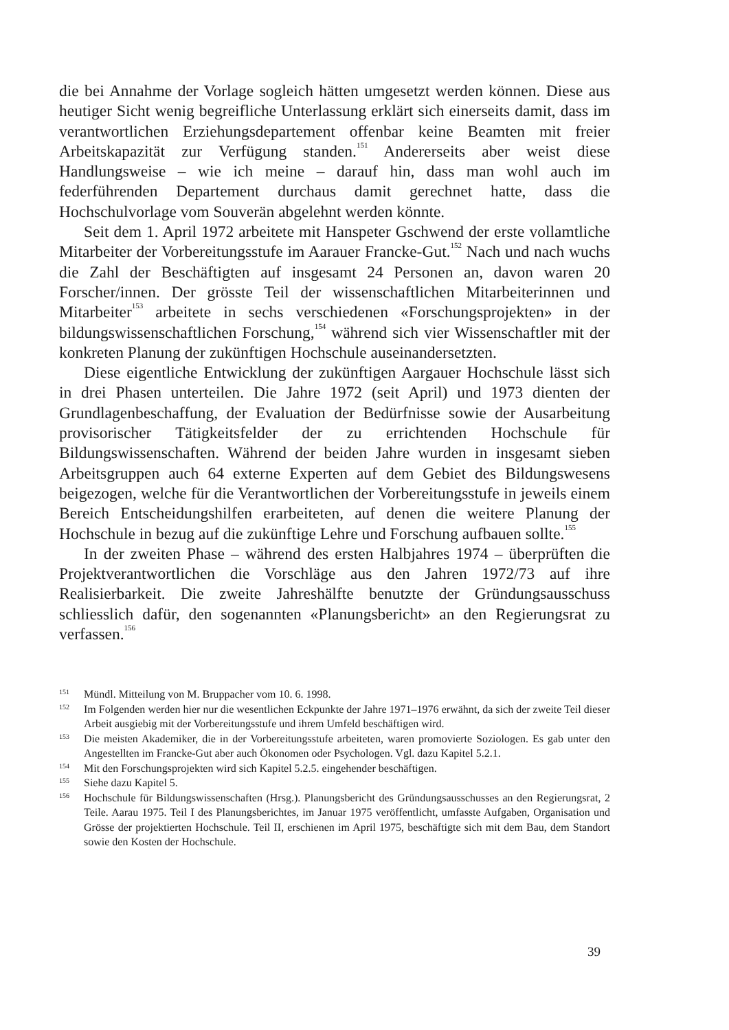die bei Annahme der Vorlage sogleich hätten umgesetzt werden können. Diese aus heutiger Sicht wenig begreifliche Unterlassung erklärt sich einerseits damit, dass im verantwortlichen Erziehungsdepartement offenbar keine Beamten mit freier Arbeitskapazität zur Verfügung standen.<sup>151</sup> Andererseits aber weist diese Handlungsweise – wie ich meine – darauf hin, dass man wohl auch im federführenden Departement durchaus damit gerechnet hatte, dass die Hochschulvorlage vom Souverän abgelehnt werden könnte.
Seit dem 1. April 1972 arbeitete mit Hanspeter Gschwend der erste vollamtliche Mitarbeiter der Vorbereitungsstufe im Aarauer Francke-Gut.<sup>152</sup> Nach und nach wuchs die Zahl der Beschäftigten auf insgesamt 24 Personen an, davon waren 20 Forscher/innen. Der grösste Teil der wissenschaftlichen Mitarbeiterinnen und Mitarbeiter<sup>153</sup> arbeitete in sechs verschiedenen «Forschungsprojekten» in der bildungswissenschaftlichen Forschung,<sup>154</sup> während sich vier Wissenschaftler mit der konkreten Planung der zukünftigen Hochschule auseinandersetzten.
Diese eigentliche Entwicklung der zukünftigen Aargauer Hochschule lässt sich in drei Phasen unterteilen. Die Jahre 1972 (seit April) und 1973 dienten der Grundlagenbeschaffung, der Evaluation der Bedürfnisse sowie der Ausarbeitung provisorischer Tätigkeitsfelder der zu errichtenden Hochschule für Bildungswissenschaften. Während der beiden Jahre wurden in insgesamt sieben Arbeitsgruppen auch 64 externe Experten auf dem Gebiet des Bildungswesens beigezogen, welche für die Verantwortlichen der Vorbereitungsstufe in jeweils einem Bereich Entscheidungshilfen erarbeiteten, auf denen die weitere Planung der Hochschule in bezug auf die zukünftige Lehre und Forschung aufbauen sollte.<sup>155</sup>
In der zweiten Phase – während des ersten Halbjahres 1974 – überprüften die Projektverantwortlichen die Vorschläge aus den Jahren 1972/73 auf ihre Realisierbarkeit. Die zweite Jahreshälfte benutzte der Gründungsausschuss schliesslich dafür, den sogenannten «Planungsbericht» an den Regierungsrat zu verfassen.<sup>156</sup>
151 Mündl. Mitteilung von M. Bruppacher vom 10. 6. 1998.
152 Im Folgenden werden hier nur die wesentlichen Eckpunkte der Jahre 1971–1976 erwähnt, da sich der zweite Teil dieser Arbeit ausgiebig mit der Vorbereitungsstufe und ihrem Umfeld beschäftigen wird.
153 Die meisten Akademiker, die in der Vorbereitungsstufe arbeiteten, waren promovierte Soziologen. Es gab unter den Angestellten im Francke-Gut aber auch Ökonomen oder Psychologen. Vgl. dazu Kapitel 5.2.1.
154 Mit den Forschungsprojekten wird sich Kapitel 5.2.5. eingehender beschäftigen.
155 Siehe dazu Kapitel 5.
156 Hochschule für Bildungswissenschaften (Hrsg.). Planungsbericht des Gründungsausschusses an den Regierungsrat, 2 Teile. Aarau 1975. Teil I des Planungsberichtes, im Januar 1975 veröffentlicht, umfasste Aufgaben, Organisation und Grösse der projektierten Hochschule. Teil II, erschienen im April 1975, beschäftigte sich mit dem Bau, dem Standort sowie den Kosten der Hochschule.
39